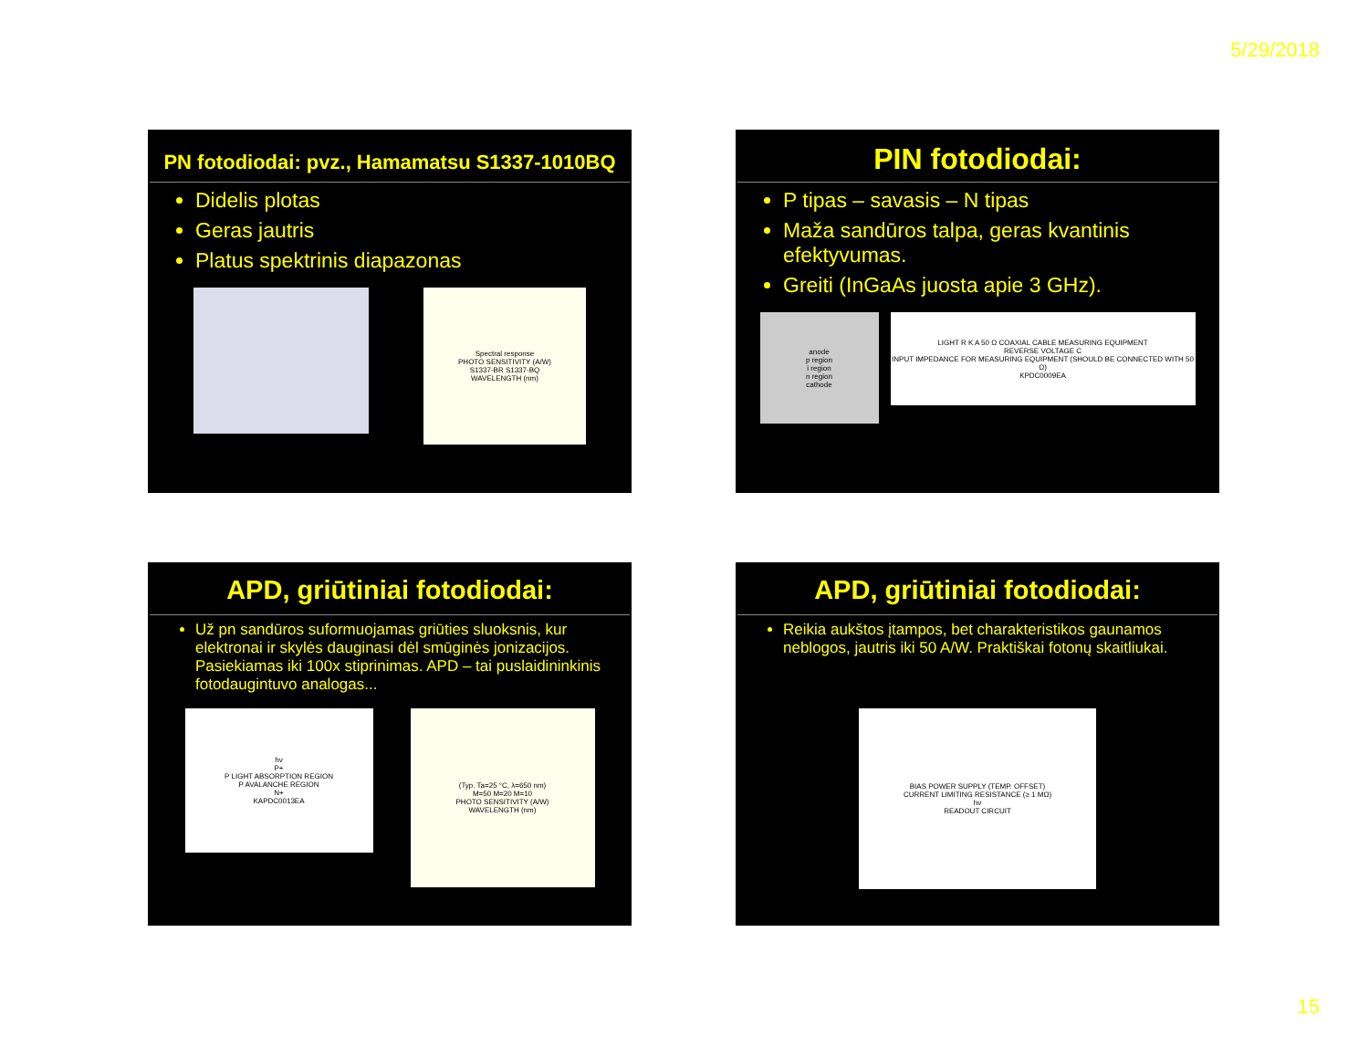5/29/2018
PN fotodiodai: pvz., Hamamatsu S1337-1010BQ
Didelis plotas
Geras jautris
Platus spektrinis diapazonas
Spectral response
PHOTO SENSITIVITY (A/W)
S1337-BR S1337-BQ
WAVELENGTH (nm)
PIN fotodiodai:
P tipas – savasis – N tipas
Maža sandūros talpa, geras kvantinis efektyvumas.
Greiti (InGaAs juosta apie 3 GHz).
anode
p region
i region
n region
cathode
LIGHT R K A 50 Ω COAXIAL CABLE MEASURING EQUIPMENT
REVERSE VOLTAGE C
INPUT IMPEDANCE FOR MEASURING EQUIPMENT (SHOULD BE CONNECTED WITH 50 Ω)
KPDC0009EA
APD, griūtiniai fotodiodai:
Už pn sandūros suformuojamas griūties sluoksnis, kur elektronai ir skylės dauginasi dėl smūginės jonizacijos. Pasiekiamas iki 100x stiprinimas. APD – tai puslaidininkinis fotodaugintuvo analogas...
hν
P+
P LIGHT ABSORPTION REGION
P AVALANCHE REGION
N+
KAPDC0013EA
(Typ. Ta=25 °C, λ=650 nm)
M=50 M=20 M=10
PHOTO SENSITIVITY (A/W)
WAVELENGTH (nm)
APD, griūtiniai fotodiodai:
Reikia aukštos įtampos, bet charakteristikos gaunamos neblogos, jautris iki 50 A/W. Praktiškai fotonų skaitliukai.
BIAS POWER SUPPLY (TEMP. OFFSET)
CURRENT LIMITING RESISTANCE (≥ 1 MΩ)
hν
READOUT CIRCUIT
15